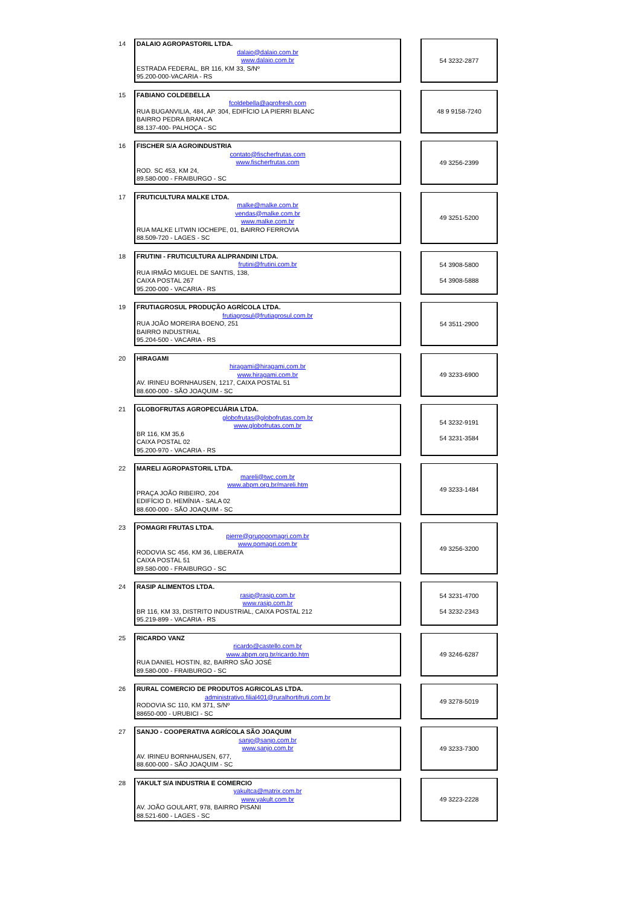14
DALAIO AGROPASTORIL LTDA.
dalaio@dalaio.com.br
www.dalaio.com.br
ESTRADA FEDERAL, BR 116, KM 33, S/Nº
95.200-000-VACARIA - RS
54 3232-2877
15
FABIANO COLDEBELLA
fcoldebella@agrofresh.com
RUA BUGANVILIA, 484, AP. 304, EDIFÍCIO LA PIERRI BLANC
BAIRRO PEDRA BRANCA
88.137-400- PALHOÇA - SC
48 9 9158-7240
16
FISCHER S/A AGROINDUSTRIA
contato@fischerfrutas.com
www.fischerfrutas.com
ROD. SC 453, KM 24,
89.580-000 - FRAIBURGO - SC
49 3256-2399
17
FRUTICULTURA MALKE LTDA.
malke@malke.com.br
vendas@malke.com.br
www.malke.com.br
RUA MALKE LITWIN IOCHEPE, 01, BAIRRO FERROVIA
88.509-720 - LAGES - SC
49 3251-5200
18
FRUTINI - FRUTICULTURA ALIPRANDINI LTDA.
frutini@frutini.com.br
RUA IRMÃO MIGUEL DE SANTIS, 138,
CAIXA POSTAL 267
95.200-000 - VACARIA - RS
54 3908-5800
54 3908-5888
19
FRUTIAGROSUL PRODUÇÃO AGRÍCOLA LTDA.
frutiagrosul@frutiagrosul.com.br
RUA JOÃO MOREIRA BOENO, 251
BAIRRO INDUSTRIAL
95.204-500 - VACARIA - RS
54 3511-2900
20
HIRAGAMI
hiragami@hiragami.com.br
www.hiragami.com.br
AV. IRINEU BORNHAUSEN, 1217, CAIXA POSTAL 51
88.600-000 - SÃO JOAQUIM - SC
49 3233-6900
21
GLOBOFRUTAS AGROPECUÁRIA LTDA.
globofrutas@globofrutas.com.br
www.globofrutas.com.br
BR 116, KM 35,6
CAIXA POSTAL 02
95.200-970 - VACARIA - RS
54 3232-9191
54 3231-3584
22
MARELI AGROPASTORIL LTDA.
mareli@twc.com.br
www.abpm.org.br/mareli.htm
PRAÇA JOÃO RIBEIRO, 204
EDIFÍCIO D. HEMÍNIA - SALA 02
88.600-000 - SÃO JOAQUIM - SC
49 3233-1484
23
POMAGRI FRUTAS LTDA.
pierre@grupopomagri.com.br
www.pomagri.com.br
RODOVIA SC 456, KM 36, LIBERATA
CAIXA POSTAL 51
89.580-000 - FRAIBURGO - SC
49 3256-3200
24
RASIP ALIMENTOS LTDA.
rasip@rasip.com.br
www.rasip.com.br
BR 116, KM 33, DISTRITO INDUSTRIAL, CAIXA POSTAL 212
95.219-899 - VACARIA - RS
54 3231-4700
54 3232-2343
25
RICARDO VANZ
ricardo@castello.com.br
www.abpm.org.br/ricardo.htm
RUA DANIEL HOSTIN, 82, BAIRRO SÃO JOSÉ
89.580-000 - FRAIBURGO - SC
49 3246-6287
26
RURAL COMERCIO DE PRODUTOS AGRICOLAS LTDA.
administrativo.filial401@ruralhortifruti.com.br
RODOVIA SC 110, KM 371, S/Nº
88650-000 - URUBICI - SC
49 3278-5019
27
SANJO - COOPERATIVA AGRÍCOLA SÃO JOAQUIM
sanjo@sanjo.com.br
www.sanjo.com.br
AV. IRINEU BORNHAUSEN, 677,
88.600-000 - SÃO JOAQUIM - SC
49 3233-7300
28
YAKULT S/A INDUSTRIA E COMERCIO
yakultca@matrix.com.br
www.yakult.com.br
AV. JOÃO GOULART, 978, BAIRRO PISANI
88.521-600 - LAGES - SC
49 3223-2228